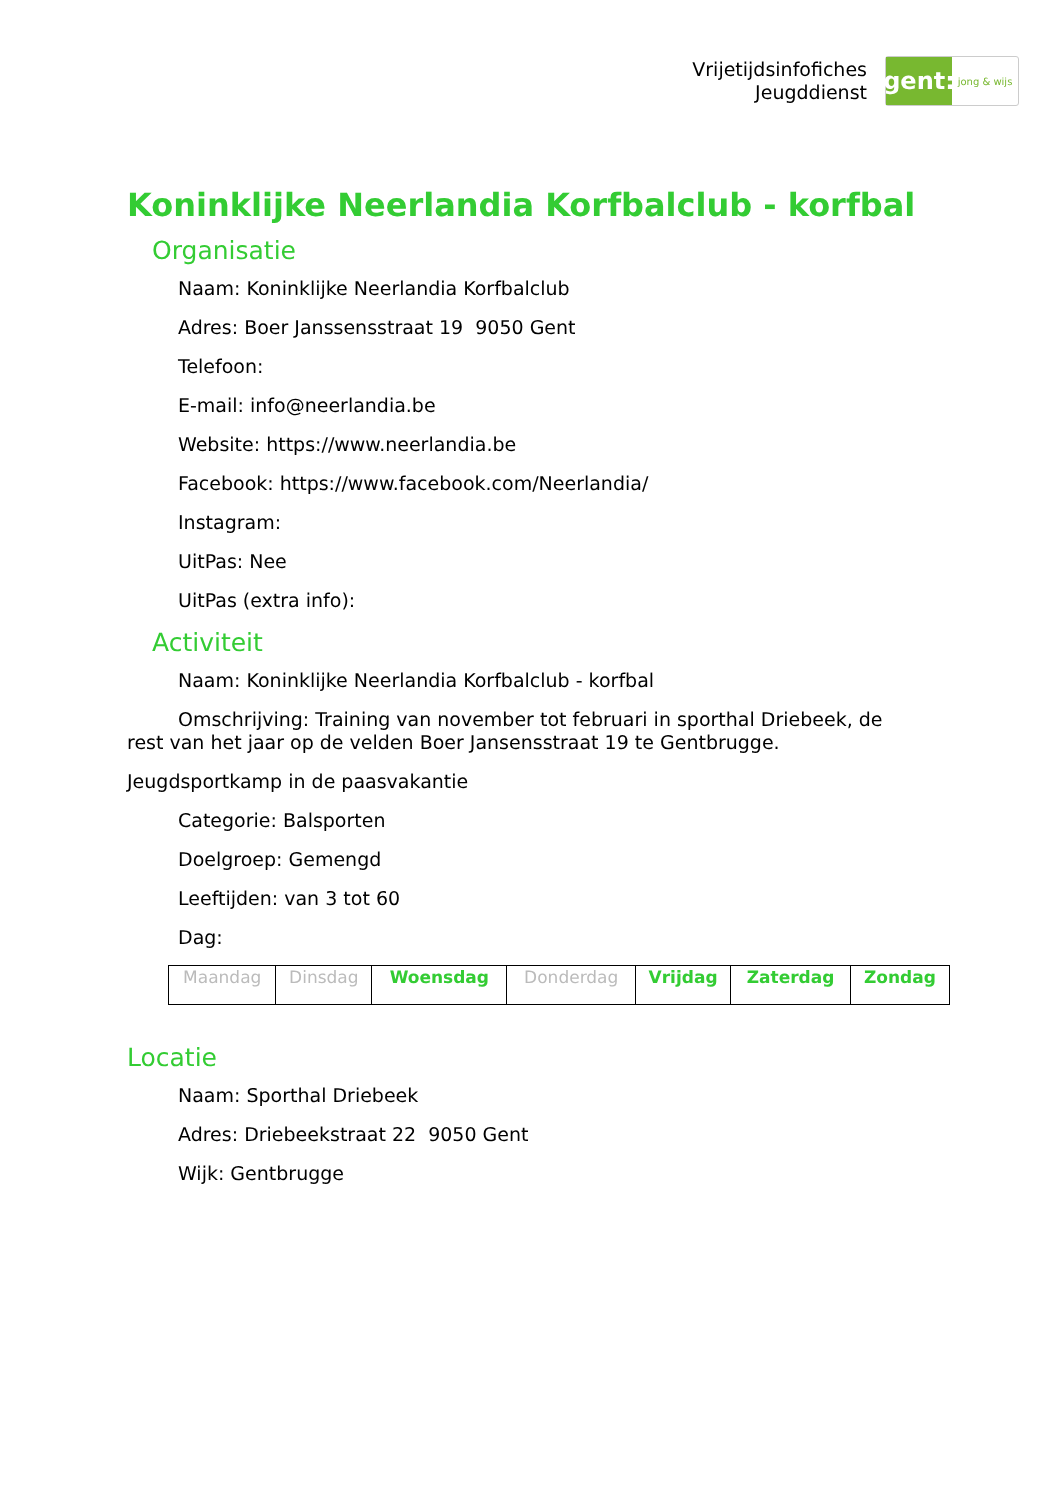Vrijetijdsinfofiches
Jeugddienst
gent:
jong & wijs
Koninklijke Neerlandia Korfbalclub - korfbal
Organisatie
Naam: Koninklijke Neerlandia Korfbalclub
Adres: Boer Janssensstraat 19 9050 Gent
Telefoon:
E-mail: info@neerlandia.be
Website: https://www.neerlandia.be
Facebook: https://www.facebook.com/Neerlandia/
Instagram:
UitPas: Nee
UitPas (extra info):
Activiteit
Naam: Koninklijke Neerlandia Korfbalclub - korfbal
Omschrijving: Training van november tot februari in sporthal Driebeek, de rest van het jaar op de velden Boer Jansensstraat 19 te Gentbrugge.
Jeugdsportkamp in de paasvakantie
Categorie: Balsporten
Doelgroep: Gemengd
Leeftijden: van 3 tot 60
Dag:
| Maandag | Dinsdag | Woensdag | Donderdag | Vrijdag | Zaterdag | Zondag |
Locatie
Naam: Sporthal Driebeek
Adres: Driebeekstraat 22 9050 Gent
Wijk: Gentbrugge